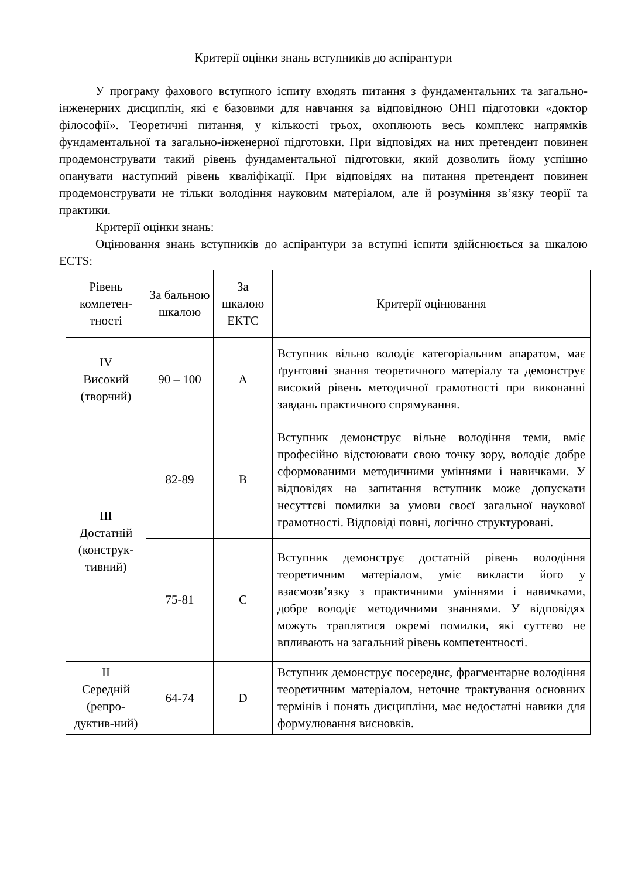Критерії оцінки знань вступників до аспірантури
У програму фахового вступного іспиту входять питання з фундаментальних та загально-інженерних дисциплін, які є базовими для навчання за відповідною ОНП підготовки «доктор філософії». Теоретичні питання, у кількості трьох, охоплюють весь комплекс напрямків фундаментальної та загально-інженерної підготовки. При відповідях на них претендент повинен продемонструвати такий рівень фундаментальної підготовки, який дозволить йому успішно опанувати наступний рівень кваліфікації. При відповідях на питання претендент повинен продемонструвати не тільки володіння науковим матеріалом, але й розуміння зв’язку теорії та практики.
Критерії оцінки знань:
Оцінювання знань вступників до аспірантури за вступні іспити здійснюється за шкалою ECTS:
| Рівень компетен-тності | За бальною шкалою | За шкалою ЕКТС | Критерії оцінювання |
| --- | --- | --- | --- |
| IV Високий (творчий) | 90 – 100 | A | Вступник вільно володіє категоріальним апаратом, має ґрунтовні знання теоретичного матеріалу та демонструє високий рівень методичної грамотності при виконанні завдань практичного спрямування. |
| III Достатній (конструк-тивний) | 82-89 | B | Вступник демонструє вільне володіння теми, вміє професійно відстоювати свою точку зору, володіє добре сформованими методичними уміннями і навичками. У відповідях на запитання вступник може допускати несуттєві помилки за умови своєї загальної наукової грамотності. Відповіді повні, логічно структуровані. |
| | 75-81 | C | Вступник демонструє достатній рівень володіння теоретичним матеріалом, уміє викласти його у взаємозв’язку з практичними уміннями і навичками, добре володіє методичними знаннями. У відповідях можуть траплятися окремі помилки, які суттєво не впливають на загальний рівень компетентності. |
| II Середній (репро-дуктив-ний) | 64-74 | D | Вступник демонструє посереднє, фрагментарне володіння теоретичним матеріалом, неточне трактування основних термінів і понять дисципліни, має недостатні навики для формулювання висновків. |